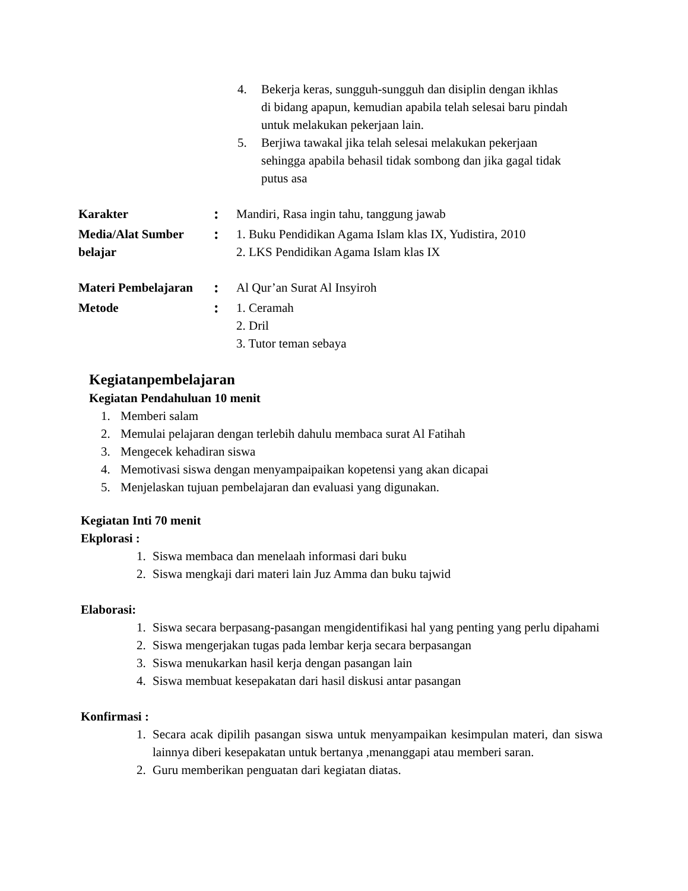4. Bekerja keras, sungguh-sungguh dan disiplin dengan ikhlas di bidang apapun, kemudian apabila telah selesai baru pindah untuk melakukan pekerjaan lain.
5. Berjiwa tawakal jika telah selesai melakukan pekerjaan sehingga apabila behasil tidak sombong dan jika gagal tidak putus asa
Karakter: Mandiri, Rasa ingin tahu, tanggung jawab
Media/Alat Sumber belajar: 1. Buku Pendidikan Agama Islam klas IX, Yudistira, 2010
2. LKS Pendidikan Agama Islam klas IX
Materi Pembelajaran: Al Qur’an Surat Al Insyiroh
Metode: 1. Ceramah
2. Dril
3. Tutor teman sebaya
Kegiatanpembelajaran
Kegiatan Pendahuluan 10 menit
1. Memberi salam
2. Memulai pelajaran dengan terlebih dahulu membaca surat Al Fatihah
3. Mengecek kehadiran siswa
4. Memotivasi siswa dengan menyampaipaikan kopetensi yang akan dicapai
5. Menjelaskan tujuan pembelajaran dan evaluasi yang digunakan.
Kegiatan Inti 70 menit
Ekplorasi :
1. Siswa membaca dan menelaah informasi dari buku
2. Siswa mengkaji dari materi lain Juz Amma dan buku tajwid
Elaborasi:
1. Siswa secara berpasang-pasangan mengidentifikasi hal yang penting yang perlu dipahami
2. Siswa mengerjakan tugas pada lembar kerja secara berpasangan
3. Siswa menukarkan hasil kerja dengan pasangan lain
4. Siswa membuat kesepakatan dari hasil diskusi antar pasangan
Konfirmasi :
1. Secara acak dipilih pasangan siswa untuk menyampaikan kesimpulan materi, dan siswa lainnya diberi kesepakatan untuk bertanya ,menanggapi atau memberi saran.
2. Guru memberikan penguatan dari kegiatan diatas.